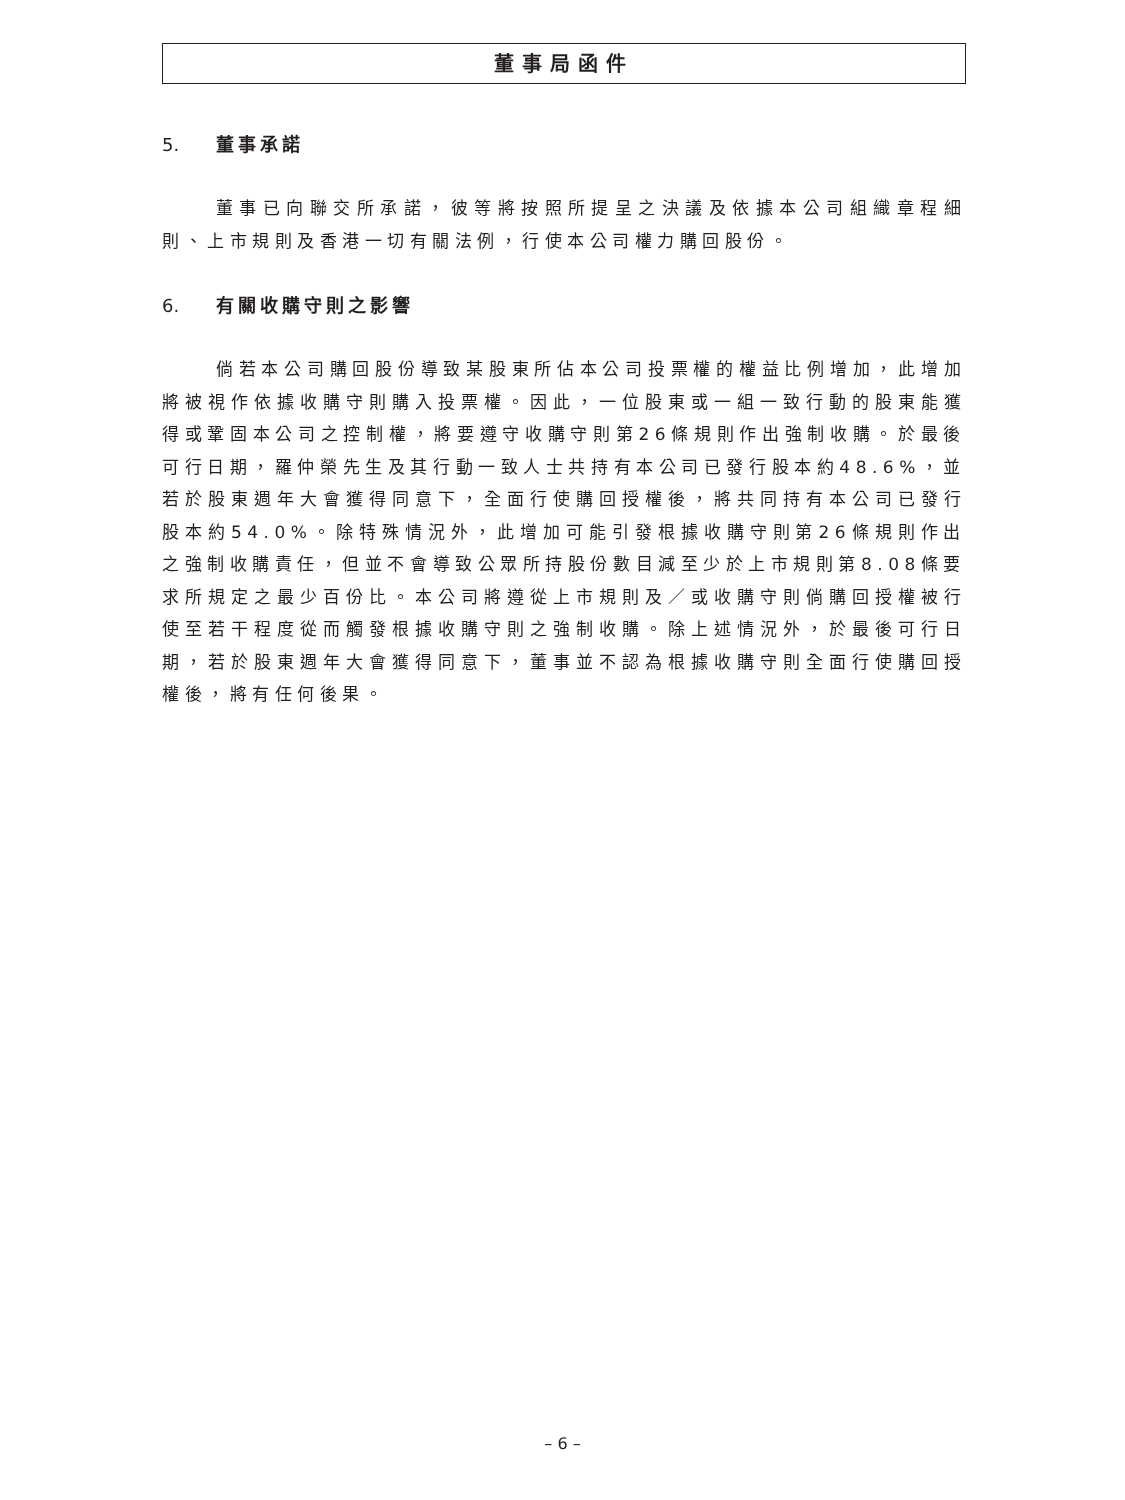董事局函件
5. 董事承諾
董事已向聯交所承諾，彼等將按照所提呈之決議及依據本公司組織章程細則、上市規則及香港一切有關法例，行使本公司權力購回股份。
6. 有關收購守則之影響
倘若本公司購回股份導致某股東所佔本公司投票權的權益比例增加，此增加將被視作依據收購守則購入投票權。因此，一位股東或一組一致行動的股東能獲得或鞏固本公司之控制權，將要遵守收購守則第26條規則作出強制收購。於最後可行日期，羅仲榮先生及其行動一致人士共持有本公司已發行股本約48.6%，並若於股東週年大會獲得同意下，全面行使購回授權後，將共同持有本公司已發行股本約54.0%。除特殊情況外，此增加可能引發根據收購守則第26條規則作出之強制收購責任，但並不會導致公眾所持股份數目減至少於上市規則第8.08條要求所規定之最少百份比。本公司將遵從上市規則及／或收購守則倘購回授權被行使至若干程度從而觸發根據收購守則之強制收購。除上述情況外，於最後可行日期，若於股東週年大會獲得同意下，董事並不認為根據收購守則全面行使購回授權後，將有任何後果。
– 6 –